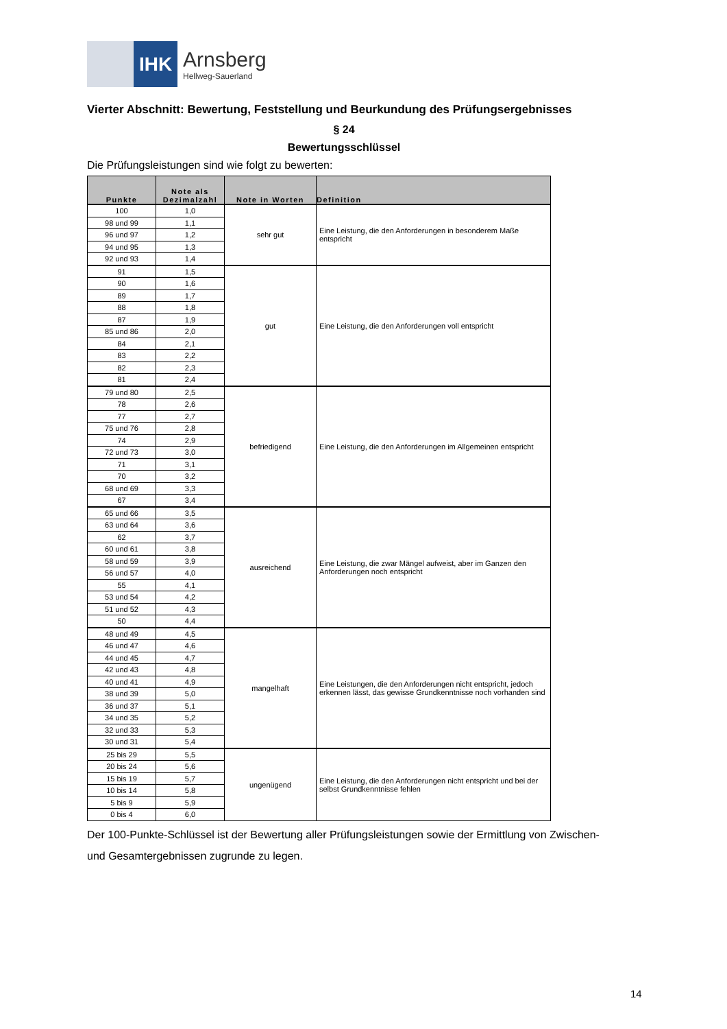IHK
Arnsberg
Hellweg-Sauerland
Vierter Abschnitt: Bewertung, Feststellung und Beurkundung des Prüfungsergebnisses
§ 24
Bewertungsschlüssel
Die Prüfungsleistungen sind wie folgt zu bewerten:
| Punkte | Note als Dezimalzahl | Note in Worten | Definition |
| --- | --- | --- | --- |
| 100 | 1,0 | sehr gut | Eine Leistung, die den Anforderungen in besonderem Maße entspricht |
| 98 und 99 | 1,1 | | |
| 96 und 97 | 1,2 | | |
| 94 und 95 | 1,3 | | |
| 92 und 93 | 1,4 | | |
| 91 | 1,5 | gut | Eine Leistung, die den Anforderungen voll entspricht |
| 90 | 1,6 | | |
| 89 | 1,7 | | |
| 88 | 1,8 | | |
| 87 | 1,9 | | |
| 85 und 86 | 2,0 | | |
| 84 | 2,1 | | |
| 83 | 2,2 | | |
| 82 | 2,3 | | |
| 81 | 2,4 | | |
| 79 und 80 | 2,5 | befriedigend | Eine Leistung, die den Anforderungen im Allgemeinen entspricht |
| 78 | 2,6 | | |
| 77 | 2,7 | | |
| 75 und 76 | 2,8 | | |
| 74 | 2,9 | | |
| 72 und 73 | 3,0 | | |
| 71 | 3,1 | | |
| 70 | 3,2 | | |
| 68 und 69 | 3,3 | | |
| 67 | 3,4 | | |
| 65 und 66 | 3,5 | ausreichend | Eine Leistung, die zwar Mängel aufweist, aber im Ganzen den Anforderungen noch entspricht |
| 63 und 64 | 3,6 | | |
| 62 | 3,7 | | |
| 60 und 61 | 3,8 | | |
| 58 und 59 | 3,9 | | |
| 56 und 57 | 4,0 | | |
| 55 | 4,1 | | |
| 53 und 54 | 4,2 | | |
| 51 und 52 | 4,3 | | |
| 50 | 4,4 | | |
| 48 und 49 | 4,5 | mangelhaft | Eine Leistungen, die den Anforderungen nicht entspricht, jedoch erkennen lässt, das gewisse Grundkenntnisse noch vorhanden sind |
| 46 und 47 | 4,6 | | |
| 44 und 45 | 4,7 | | |
| 42 und 43 | 4,8 | | |
| 40 und 41 | 4,9 | | |
| 38 und 39 | 5,0 | | |
| 36 und 37 | 5,1 | | |
| 34 und 35 | 5,2 | | |
| 32 und 33 | 5,3 | | |
| 30 und 31 | 5,4 | | |
| 25 bis 29 | 5,5 | ungenügend | Eine Leistung, die den Anforderungen nicht entspricht und bei der selbst Grundkenntnisse fehlen |
| 20 bis 24 | 5,6 | | |
| 15 bis 19 | 5,7 | | |
| 10 bis 14 | 5,8 | | |
| 5 bis 9 | 5,9 | | |
| 0 bis 4 | 6,0 | | |
Der 100-Punkte-Schlüssel ist der Bewertung aller Prüfungsleistungen sowie der Ermittlung von Zwischen- und Gesamtergebnissen zugrunde zu legen.
14